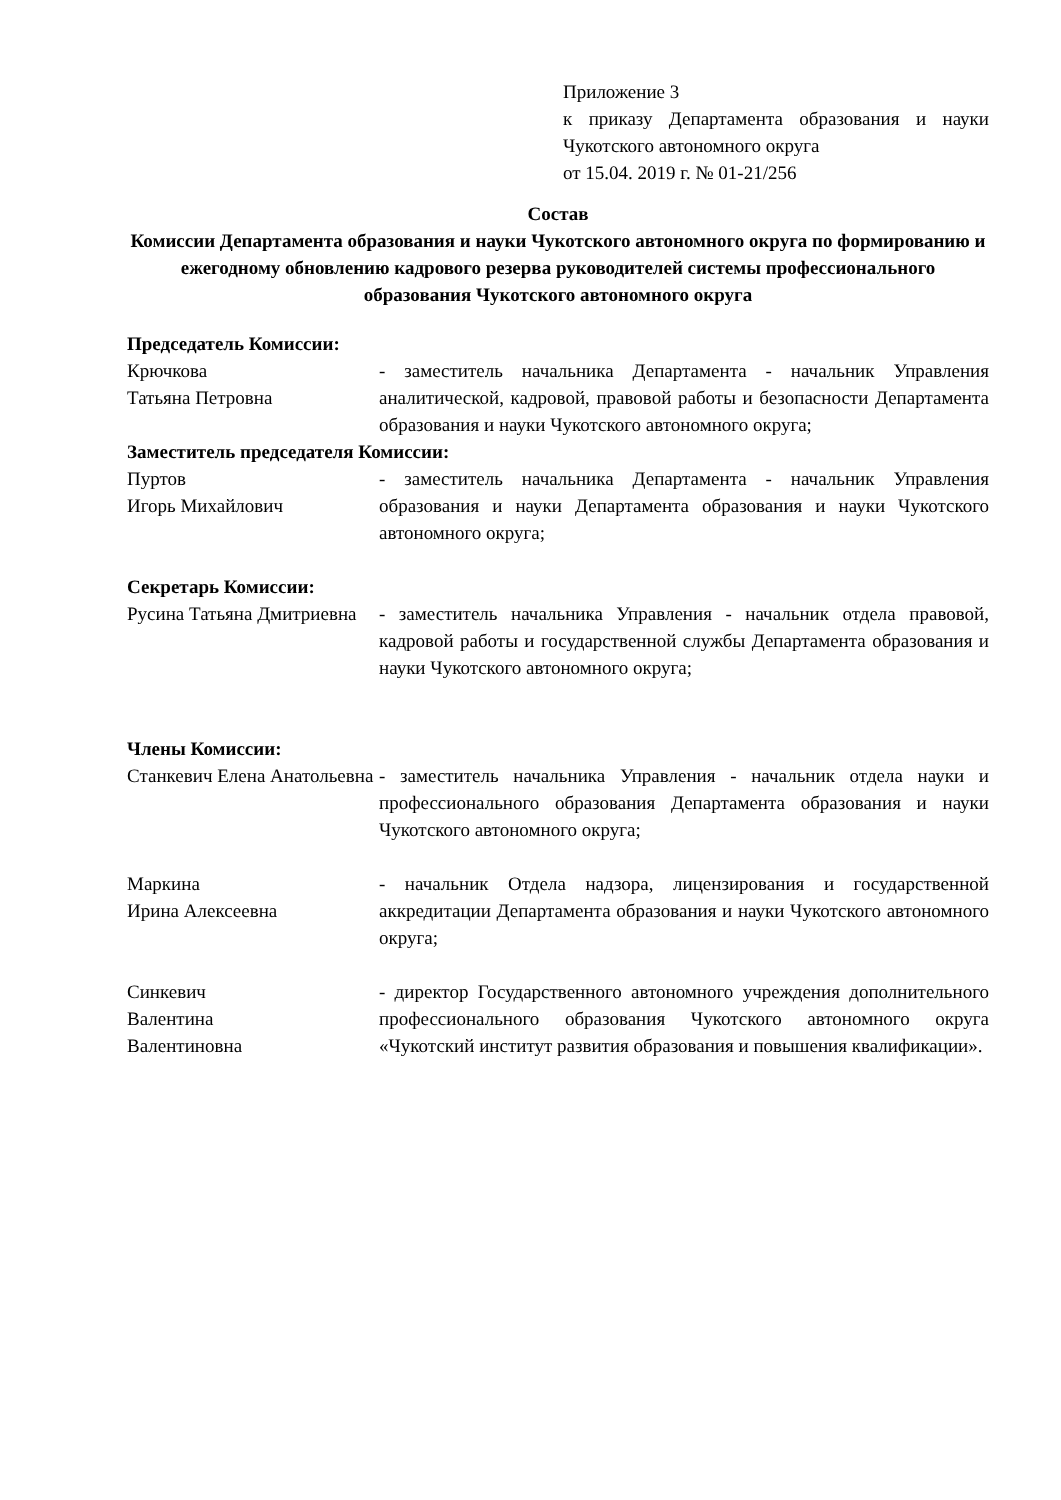Приложение 3
к приказу Департамента образования и науки Чукотского автономного округа
от 15.04. 2019 г. № 01-21/256
Состав
Комиссии Департамента образования и науки Чукотского автономного округа по формированию и ежегодному обновлению кадрового резерва руководителей системы профессионального образования Чукотского автономного округа
Председатель Комиссии:
Крючкова
Татьяна Петровна
- заместитель начальника Департамента - начальник Управления аналитической, кадровой, правовой работы и безопасности Департамента образования и науки Чукотского автономного округа;
Заместитель председателя Комиссии:
Пуртов
Игорь Михайлович
- заместитель начальника Департамента - начальник Управления образования и науки Департамента образования и науки Чукотского автономного округа;
Секретарь Комиссии:
Русина Татьяна Дмитриевна
- заместитель начальника Управления - начальник отдела правовой, кадровой работы и государственной службы Департамента образования и науки Чукотского автономного округа;
Члены Комиссии:
Станкевич Елена Анатольевна
- заместитель начальника Управления - начальник отдела науки и профессионального образования Департамента образования и науки Чукотского автономного округа;
Маркина
Ирина Алексеевна
- начальник Отдела надзора, лицензирования и государственной аккредитации Департамента образования и науки Чукотского автономного округа;
Синкевич
Валентина
Валентиновна
- директор Государственного автономного учреждения дополнительного профессионального образования Чукотского автономного округа «Чукотский институт развития образования и повышения квалификации».